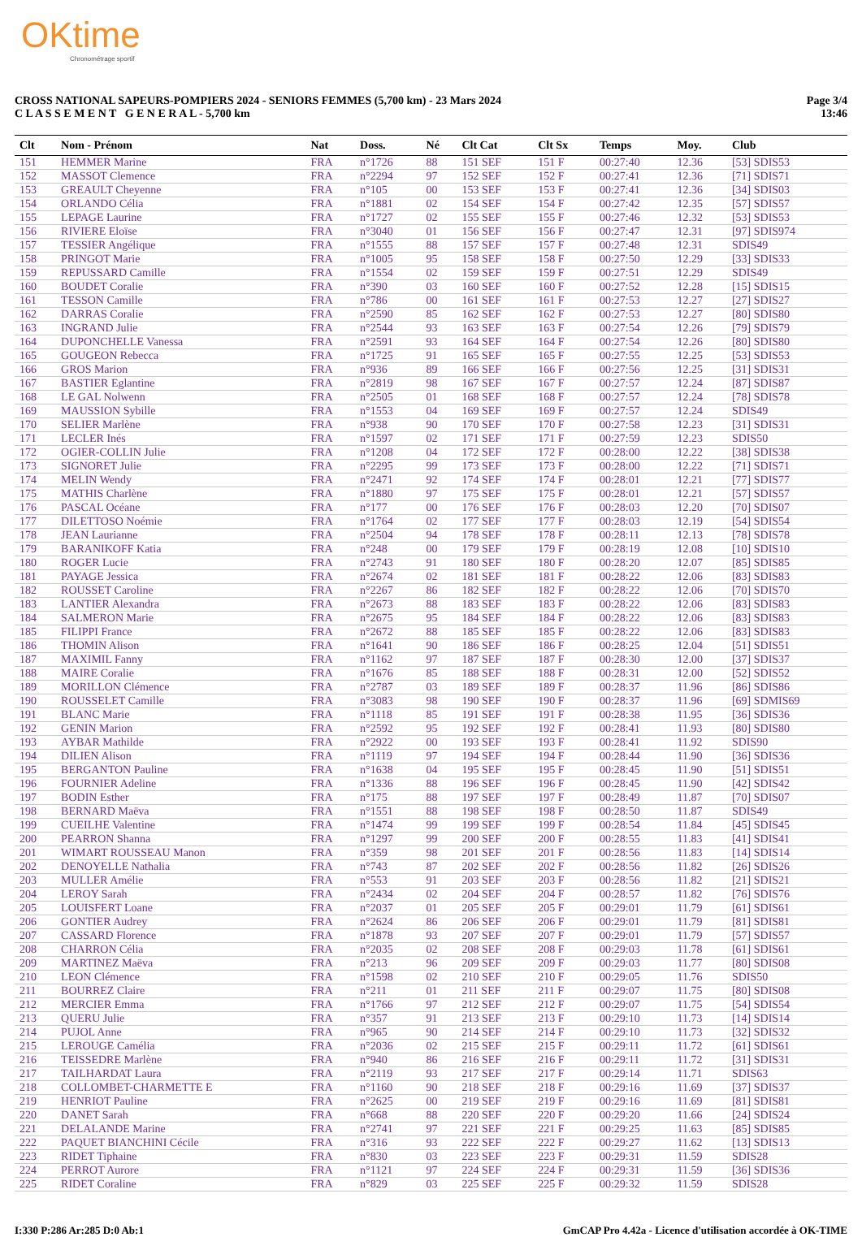OKtime
Chronométrage sportif
CROSS NATIONAL SAPEURS-POMPIERS 2024 - SENIORS FEMMES (5,700 km) - 23 Mars 2024
C L A S S E M E N T G E N E R A L - 5,700 km
Page 3/4
13:46
| Clt | Nom - Prénom | Nat | Doss. | Né | Clt Cat | Clt Sx | Temps | Moy. | Club |
| --- | --- | --- | --- | --- | --- | --- | --- | --- | --- |
| 151 | HEMMER Marine | FRA | n°1726 | 88 | 151 SEF | 151 F | 00:27:40 | 12.36 | [53] SDIS53 |
| 152 | MASSOT Clemence | FRA | n°2294 | 97 | 152 SEF | 152 F | 00:27:41 | 12.36 | [71] SDIS71 |
| 153 | GREAULT Cheyenne | FRA | n°105 | 00 | 153 SEF | 153 F | 00:27:41 | 12.36 | [34] SDIS03 |
| 154 | ORLANDO Célia | FRA | n°1881 | 02 | 154 SEF | 154 F | 00:27:42 | 12.35 | [57] SDIS57 |
| 155 | LEPAGE Laurine | FRA | n°1727 | 02 | 155 SEF | 155 F | 00:27:46 | 12.32 | [53] SDIS53 |
| 156 | RIVIERE Eloïse | FRA | n°3040 | 01 | 156 SEF | 156 F | 00:27:47 | 12.31 | [97] SDIS974 |
| 157 | TESSIER Angélique | FRA | n°1555 | 88 | 157 SEF | 157 F | 00:27:48 | 12.31 | SDIS49 |
| 158 | PRINGOT Marie | FRA | n°1005 | 95 | 158 SEF | 158 F | 00:27:50 | 12.29 | [33] SDIS33 |
| 159 | REPUSSARD Camille | FRA | n°1554 | 02 | 159 SEF | 159 F | 00:27:51 | 12.29 | SDIS49 |
| 160 | BOUDET Coralie | FRA | n°390 | 03 | 160 SEF | 160 F | 00:27:52 | 12.28 | [15] SDIS15 |
| 161 | TESSON Camille | FRA | n°786 | 00 | 161 SEF | 161 F | 00:27:53 | 12.27 | [27] SDIS27 |
| 162 | DARRAS Coralie | FRA | n°2590 | 85 | 162 SEF | 162 F | 00:27:53 | 12.27 | [80] SDIS80 |
| 163 | INGRAND Julie | FRA | n°2544 | 93 | 163 SEF | 163 F | 00:27:54 | 12.26 | [79] SDIS79 |
| 164 | DUPONCHELLE Vanessa | FRA | n°2591 | 93 | 164 SEF | 164 F | 00:27:54 | 12.26 | [80] SDIS80 |
| 165 | GOUGEON Rebecca | FRA | n°1725 | 91 | 165 SEF | 165 F | 00:27:55 | 12.25 | [53] SDIS53 |
| 166 | GROS Marion | FRA | n°936 | 89 | 166 SEF | 166 F | 00:27:56 | 12.25 | [31] SDIS31 |
| 167 | BASTIER Eglantine | FRA | n°2819 | 98 | 167 SEF | 167 F | 00:27:57 | 12.24 | [87] SDIS87 |
| 168 | LE GAL Nolwenn | FRA | n°2505 | 01 | 168 SEF | 168 F | 00:27:57 | 12.24 | [78] SDIS78 |
| 169 | MAUSSION Sybille | FRA | n°1553 | 04 | 169 SEF | 169 F | 00:27:57 | 12.24 | SDIS49 |
| 170 | SELIER Marlène | FRA | n°938 | 90 | 170 SEF | 170 F | 00:27:58 | 12.23 | [31] SDIS31 |
| 171 | LECLER Inés | FRA | n°1597 | 02 | 171 SEF | 171 F | 00:27:59 | 12.23 | SDIS50 |
| 172 | OGIER-COLLIN Julie | FRA | n°1208 | 04 | 172 SEF | 172 F | 00:28:00 | 12.22 | [38] SDIS38 |
| 173 | SIGNORET Julie | FRA | n°2295 | 99 | 173 SEF | 173 F | 00:28:00 | 12.22 | [71] SDIS71 |
| 174 | MELIN Wendy | FRA | n°2471 | 92 | 174 SEF | 174 F | 00:28:01 | 12.21 | [77] SDIS77 |
| 175 | MATHIS Charlène | FRA | n°1880 | 97 | 175 SEF | 175 F | 00:28:01 | 12.21 | [57] SDIS57 |
| 176 | PASCAL Océane | FRA | n°177 | 00 | 176 SEF | 176 F | 00:28:03 | 12.20 | [70] SDIS07 |
| 177 | DILETTOSO Noémie | FRA | n°1764 | 02 | 177 SEF | 177 F | 00:28:03 | 12.19 | [54] SDIS54 |
| 178 | JEAN Laurianne | FRA | n°2504 | 94 | 178 SEF | 178 F | 00:28:11 | 12.13 | [78] SDIS78 |
| 179 | BARANIKOFF Katia | FRA | n°248 | 00 | 179 SEF | 179 F | 00:28:19 | 12.08 | [10] SDIS10 |
| 180 | ROGER Lucie | FRA | n°2743 | 91 | 180 SEF | 180 F | 00:28:20 | 12.07 | [85] SDIS85 |
| 181 | PAYAGE Jessica | FRA | n°2674 | 02 | 181 SEF | 181 F | 00:28:22 | 12.06 | [83] SDIS83 |
| 182 | ROUSSET Caroline | FRA | n°2267 | 86 | 182 SEF | 182 F | 00:28:22 | 12.06 | [70] SDIS70 |
| 183 | LANTIER Alexandra | FRA | n°2673 | 88 | 183 SEF | 183 F | 00:28:22 | 12.06 | [83] SDIS83 |
| 184 | SALMERON Marie | FRA | n°2675 | 95 | 184 SEF | 184 F | 00:28:22 | 12.06 | [83] SDIS83 |
| 185 | FILIPPI France | FRA | n°2672 | 88 | 185 SEF | 185 F | 00:28:22 | 12.06 | [83] SDIS83 |
| 186 | THOMIN Alison | FRA | n°1641 | 90 | 186 SEF | 186 F | 00:28:25 | 12.04 | [51] SDIS51 |
| 187 | MAXIMIL Fanny | FRA | n°1162 | 97 | 187 SEF | 187 F | 00:28:30 | 12.00 | [37] SDIS37 |
| 188 | MAIRE Coralie | FRA | n°1676 | 85 | 188 SEF | 188 F | 00:28:31 | 12.00 | [52] SDIS52 |
| 189 | MORILLON Clémence | FRA | n°2787 | 03 | 189 SEF | 189 F | 00:28:37 | 11.96 | [86] SDIS86 |
| 190 | ROUSSELET Camille | FRA | n°3083 | 98 | 190 SEF | 190 F | 00:28:37 | 11.96 | [69] SDMIS69 |
| 191 | BLANC Marie | FRA | n°1118 | 85 | 191 SEF | 191 F | 00:28:38 | 11.95 | [36] SDIS36 |
| 192 | GENIN Marion | FRA | n°2592 | 95 | 192 SEF | 192 F | 00:28:41 | 11.93 | [80] SDIS80 |
| 193 | AYBAR Mathilde | FRA | n°2922 | 00 | 193 SEF | 193 F | 00:28:41 | 11.92 | SDIS90 |
| 194 | DILIEN Alison | FRA | n°1119 | 97 | 194 SEF | 194 F | 00:28:44 | 11.90 | [36] SDIS36 |
| 195 | BERGANTON Pauline | FRA | n°1638 | 04 | 195 SEF | 195 F | 00:28:45 | 11.90 | [51] SDIS51 |
| 196 | FOURNIER Adeline | FRA | n°1336 | 88 | 196 SEF | 196 F | 00:28:45 | 11.90 | [42] SDIS42 |
| 197 | BODIN Esther | FRA | n°175 | 88 | 197 SEF | 197 F | 00:28:49 | 11.87 | [70] SDIS07 |
| 198 | BERNARD Maëva | FRA | n°1551 | 88 | 198 SEF | 198 F | 00:28:50 | 11.87 | SDIS49 |
| 199 | CUEILHE Valentine | FRA | n°1474 | 99 | 199 SEF | 199 F | 00:28:54 | 11.84 | [45] SDIS45 |
| 200 | PEARRON Shanna | FRA | n°1297 | 99 | 200 SEF | 200 F | 00:28:55 | 11.83 | [41] SDIS41 |
| 201 | WIMART ROUSSEAU Manon | FRA | n°359 | 98 | 201 SEF | 201 F | 00:28:56 | 11.83 | [14] SDIS14 |
| 202 | DENOYELLE Nathalia | FRA | n°743 | 87 | 202 SEF | 202 F | 00:28:56 | 11.82 | [26] SDIS26 |
| 203 | MULLER Amélie | FRA | n°553 | 91 | 203 SEF | 203 F | 00:28:56 | 11.82 | [21] SDIS21 |
| 204 | LEROY Sarah | FRA | n°2434 | 02 | 204 SEF | 204 F | 00:28:57 | 11.82 | [76] SDIS76 |
| 205 | LOUISFERT Loane | FRA | n°2037 | 01 | 205 SEF | 205 F | 00:29:01 | 11.79 | [61] SDIS61 |
| 206 | GONTIER Audrey | FRA | n°2624 | 86 | 206 SEF | 206 F | 00:29:01 | 11.79 | [81] SDIS81 |
| 207 | CASSARD Florence | FRA | n°1878 | 93 | 207 SEF | 207 F | 00:29:01 | 11.79 | [57] SDIS57 |
| 208 | CHARRON Célia | FRA | n°2035 | 02 | 208 SEF | 208 F | 00:29:03 | 11.78 | [61] SDIS61 |
| 209 | MARTINEZ Maëva | FRA | n°213 | 96 | 209 SEF | 209 F | 00:29:03 | 11.77 | [80] SDIS08 |
| 210 | LEON Clémence | FRA | n°1598 | 02 | 210 SEF | 210 F | 00:29:05 | 11.76 | SDIS50 |
| 211 | BOURREZ Claire | FRA | n°211 | 01 | 211 SEF | 211 F | 00:29:07 | 11.75 | [80] SDIS08 |
| 212 | MERCIER Emma | FRA | n°1766 | 97 | 212 SEF | 212 F | 00:29:07 | 11.75 | [54] SDIS54 |
| 213 | QUERU Julie | FRA | n°357 | 91 | 213 SEF | 213 F | 00:29:10 | 11.73 | [14] SDIS14 |
| 214 | PUJOL Anne | FRA | n°965 | 90 | 214 SEF | 214 F | 00:29:10 | 11.73 | [32] SDIS32 |
| 215 | LEROUGE Camélia | FRA | n°2036 | 02 | 215 SEF | 215 F | 00:29:11 | 11.72 | [61] SDIS61 |
| 216 | TEISSEDRE Marlène | FRA | n°940 | 86 | 216 SEF | 216 F | 00:29:11 | 11.72 | [31] SDIS31 |
| 217 | TAILHARDAT Laura | FRA | n°2119 | 93 | 217 SEF | 217 F | 00:29:14 | 11.71 | SDIS63 |
| 218 | COLLOMBET-CHARMETTE E | FRA | n°1160 | 90 | 218 SEF | 218 F | 00:29:16 | 11.69 | [37] SDIS37 |
| 219 | HENRIOT Pauline | FRA | n°2625 | 00 | 219 SEF | 219 F | 00:29:16 | 11.69 | [81] SDIS81 |
| 220 | DANET Sarah | FRA | n°668 | 88 | 220 SEF | 220 F | 00:29:20 | 11.66 | [24] SDIS24 |
| 221 | DELALANDE Marine | FRA | n°2741 | 97 | 221 SEF | 221 F | 00:29:25 | 11.63 | [85] SDIS85 |
| 222 | PAQUET BIANCHINI Cécile | FRA | n°316 | 93 | 222 SEF | 222 F | 00:29:27 | 11.62 | [13] SDIS13 |
| 223 | RIDET Tiphaine | FRA | n°830 | 03 | 223 SEF | 223 F | 00:29:31 | 11.59 | SDIS28 |
| 224 | PERROT Aurore | FRA | n°1121 | 97 | 224 SEF | 224 F | 00:29:31 | 11.59 | [36] SDIS36 |
| 225 | RIDET Coraline | FRA | n°829 | 03 | 225 SEF | 225 F | 00:29:32 | 11.59 | SDIS28 |
I:330 P:286 Ar:285 D:0 Ab:1 GmCAP Pro 4.42a - Licence d'utilisation accordée à OK-TIME